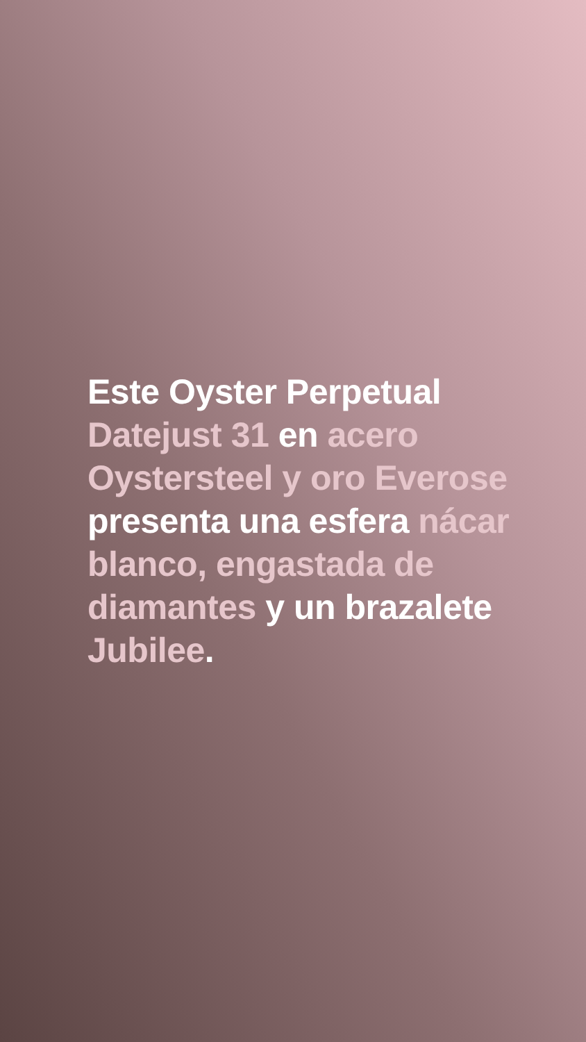Este Oyster Perpetual Datejust 31 en acero Oystersteel y oro Everose presenta una esfera nácar blanco, engastada de diamantes y un brazalete Jubilee.